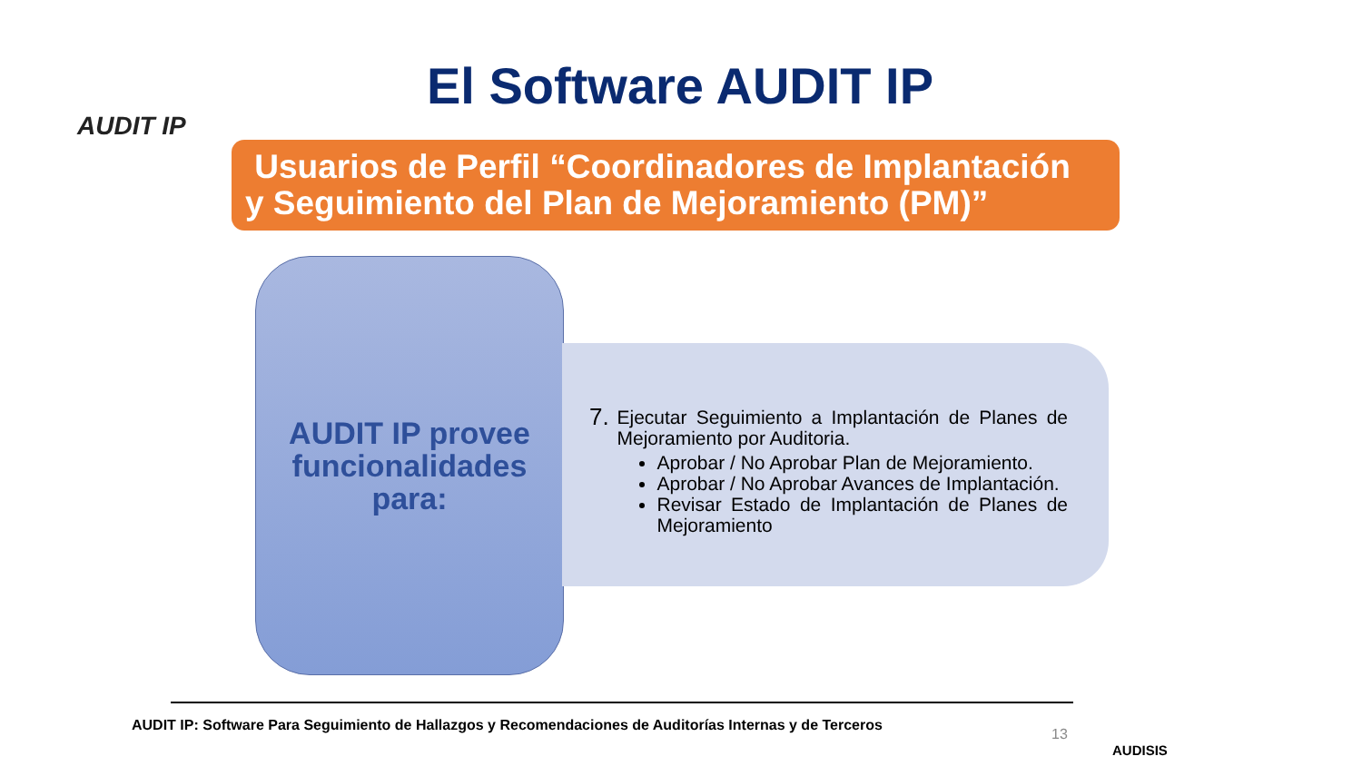AUDIT IP El Software AUDIT IP
Usuarios de Perfil “Coordinadores de Implantación
y Seguimiento del Plan de Mejoramiento (PM)”
AUDIT IP provee
funcionalidades
para:
7.
Ejecutar Seguimiento a Implantación de Planes de Mejoramiento por Auditoria.
Aprobar / No Aprobar Plan de Mejoramiento.
Aprobar / No Aprobar Avances de Implantación.
Revisar Estado de Implantación de Planes de Mejoramiento
AUDIT IP: Software Para Seguimiento de Hallazgos y Recomendaciones de Auditorías Internas y de Terceros
13
AUDISIS